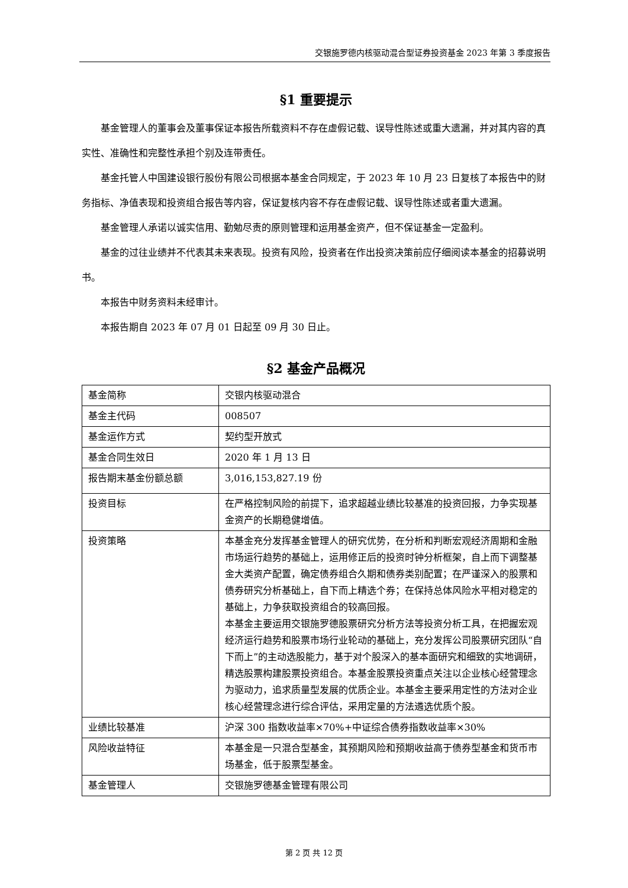交银施罗德内核驱动混合型证券投资基金 2023 年第 3 季度报告
§1 重要提示
基金管理人的董事会及董事保证本报告所载资料不存在虚假记载、误导性陈述或重大遗漏，并对其内容的真实性、准确性和完整性承担个别及连带责任。
基金托管人中国建设银行股份有限公司根据本基金合同规定，于 2023 年 10 月 23 日复核了本报告中的财务指标、净值表现和投资组合报告等内容，保证复核内容不存在虚假记载、误导性陈述或者重大遗漏。
基金管理人承诺以诚实信用、勤勉尽责的原则管理和运用基金资产，但不保证基金一定盈利。
基金的过往业绩并不代表其未来表现。投资有风险，投资者在作出投资决策前应仔细阅读本基金的招募说明书。
本报告中财务资料未经审计。
本报告期自 2023 年 07 月 01 日起至 09 月 30 日止。
§2 基金产品概况
| 基金简称 | 交银内核驱动混合 |
| 基金主代码 | 008507 |
| 基金运作方式 | 契约型开放式 |
| 基金合同生效日 | 2020 年 1 月 13 日 |
| 报告期末基金份额总额 | 3,016,153,827.19 份 |
| 投资目标 | 在严格控制风险的前提下，追求超越业绩比较基准的投资回报，力争实现基金资产的长期稳健增值。 |
| 投资策略 | 本基金充分发挥基金管理人的研究优势，在分析和判断宏观经济周期和金融市场运行趋势的基础上，运用修正后的投资时钟分析框架，自上而下调整基金大类资产配置，确定债券组合久期和债券类别配置；在严谨深入的股票和债券研究分析基础上，自下而上精选个券；在保持总体风险水平相对稳定的基础上，力争获取投资组合的较高回报。 本基金主要运用交银施罗德股票研究分析方法等投资分析工具，在把握宏观经济运行趋势和股票市场行业轮动的基础上，充分发挥公司股票研究团队“自下而上”的主动选股能力，基于对个股深入的基本面研究和细致的实地调研，精选股票构建股票投资组合。本基金股票投资重点关注以企业核心经营理念为驱动力，追求质量型发展的优质企业。本基金主要采用定性的方法对企业核心经营理念进行综合评估，采用定量的方法遴选优质个股。 |
| 业绩比较基准 | 沪深 300 指数收益率×70%+中证综合债券指数收益率×30% |
| 风险收益特征 | 本基金是一只混合型基金，其预期风险和预期收益高于债券型基金和货币市场基金，低于股票型基金。 |
| 基金管理人 | 交银施罗德基金管理有限公司 |
第 2 页 共 12 页